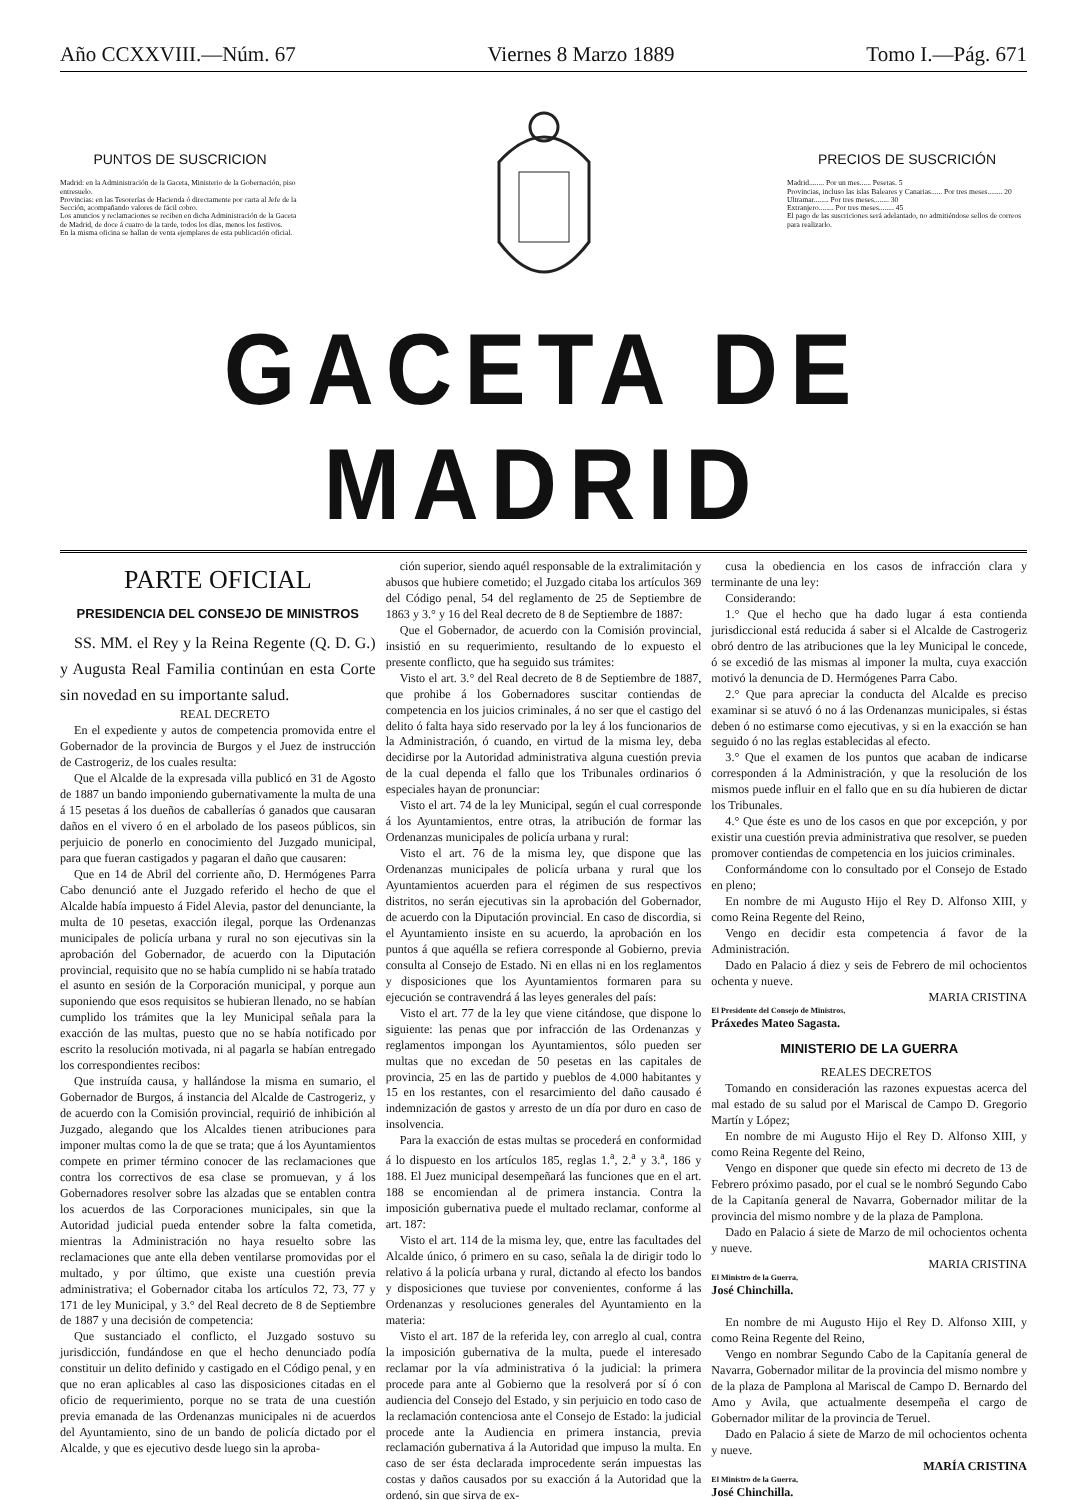Año CCXXVIII.—Núm. 67 Viernes 8 Marzo 1889 Tomo I.—Pág. 671
PUNTOS DE SUSCRICION
Madrid: en la Administración de la Gaceta, Ministerio de la Gobernación, piso entresuelo.
Provincias: en las Tesorerías de Hacienda ó directamente por carta al Jefe de la Sección, acompañando valores de fácil cobro.
Los anuncios y reclamaciones se reciben en dicha Administración de la Gaceta de Madrid, de doce á cuatro de la tarde, todos los días, menos los festivos.
En la misma oficina se hallan de venta ejemplares de esta publicación oficial.
PRECIOS DE SUSCRICIÓN
Madrid........ Por un mes...... Pesetas. 5
Provincias, incluso las islas Baleares y Canarias...... Por tres meses........ 20
Ultramar........ Por tres meses........ 30
Extranjero........ Por tres meses........ 45
El pago de las suscriciones será adelantado, no admitiéndose sellos de correos para realizarlo.
GACETA DE MADRID
PARTE OFICIAL
PRESIDENCIA DEL CONSEJO DE MINISTROS
SS. MM. el Rey y la Reina Regente (Q. D. G.) y Augusta Real Familia continúan en esta Corte sin novedad en su importante salud.
REAL DECRETO
En el expediente y autos de competencia promovida entre el Gobernador de la provincia de Burgos y el Juez de instrucción de Castrogeriz, de los cuales resulta:
Que el Alcalde de la expresada villa publicó en 31 de Agosto de 1887 un bando imponiendo gubernativamente la multa de una á 15 pesetas á los dueños de caballerías ó ganados que causaran daños en el vivero ó en el arbolado de los paseos públicos, sin perjuicio de ponerlo en conocimiento del Juzgado municipal, para que fueran castigados y pagaran el daño que causaren:
Que en 14 de Abril del corriente año, D. Hermógenes Parra Cabo denunció ante el Juzgado referido el hecho de que el Alcalde había impuesto á Fidel Alevia, pastor del denunciante, la multa de 10 pesetas, exacción ilegal, porque las Ordenanzas municipales de policía urbana y rural no son ejecutivas sin la aprobación del Gobernador, de acuerdo con la Diputación provincial, requisito que no se había cumplido ni se había tratado el asunto en sesión de la Corporación municipal, y porque aun suponiendo que esos requisitos se hubieran llenado, no se habían cumplido los trámites que la ley Municipal señala para la exacción de las multas, puesto que no se había notificado por escrito la resolución motivada, ni al pagarla se habían entregado los correspondientes recibos:
Que instruída causa, y hallándose la misma en sumario, el Gobernador de Burgos, á instancia del Alcalde de Castrogeriz, y de acuerdo con la Comisión provincial, requirió de inhibición al Juzgado, alegando que los Alcaldes tienen atribuciones para imponer multas como la de que se trata; que á los Ayuntamientos compete en primer término conocer de las reclamaciones que contra los correctivos de esa clase se promuevan, y á los Gobernadores resolver sobre las alzadas que se entablen contra los acuerdos de las Corporaciones municipales, sin que la Autoridad judicial pueda entender sobre la falta cometida, mientras la Administración no haya resuelto sobre las reclamaciones que ante ella deben ventilarse promovidas por el multado, y por último, que existe una cuestión previa administrativa; el Gobernador citaba los artículos 72, 73, 77 y 171 de ley Municipal, y 3.° del Real decreto de 8 de Septiembre de 1887 y una decisión de competencia:
Que sustanciado el conflicto, el Juzgado sostuvo su jurisdicción, fundándose en que el hecho denunciado podía constituir un delito definido y castigado en el Código penal, y en que no eran aplicables al caso las disposiciones citadas en el oficio de requerimiento, porque no se trata de una cuestión previa emanada de las Ordenanzas municipales ni de acuerdos del Ayuntamiento, sino de un bando de policía dictado por el Alcalde, y que es ejecutivo desde luego sin la aproba-
ción superior, siendo aquél responsable de la extralimitación y abusos que hubiere cometido; el Juzgado citaba los artículos 369 del Código penal, 54 del reglamento de 25 de Septiembre de 1863 y 3.° y 16 del Real decreto de 8 de Septiembre de 1887:
Que el Gobernador, de acuerdo con la Comisión provincial, insistió en su requerimiento, resultando de lo expuesto el presente conflicto, que ha seguido sus trámites:
Visto el art. 3.° del Real decreto de 8 de Septiembre de 1887, que prohibe á los Gobernadores suscitar contiendas de competencia en los juicios criminales, á no ser que el castigo del delito ó falta haya sido reservado por la ley á los funcionarios de la Administración, ó cuando, en virtud de la misma ley, deba decidirse por la Autoridad administrativa alguna cuestión previa de la cual dependa el fallo que los Tribunales ordinarios ó especiales hayan de pronunciar:
Visto el art. 74 de la ley Municipal, según el cual corresponde á los Ayuntamientos, entre otras, la atribución de formar las Ordenanzas municipales de policía urbana y rural:
Visto el art. 76 de la misma ley, que dispone que las Ordenanzas municipales de policía urbana y rural que los Ayuntamientos acuerden para el régimen de sus respectivos distritos, no serán ejecutivas sin la aprobación del Gobernador, de acuerdo con la Diputación provincial. En caso de discordia, si el Ayuntamiento insiste en su acuerdo, la aprobación en los puntos á que aquélla se refiera corresponde al Gobierno, previa consulta al Consejo de Estado. Ni en ellas ni en los reglamentos y disposiciones que los Ayuntamientos formaren para su ejecución se contravendrá á las leyes generales del país:
Visto el art. 77 de la ley que viene citándose, que dispone lo siguiente: las penas que por infracción de las Ordenanzas y reglamentos impongan los Ayuntamientos, sólo pueden ser multas que no excedan de 50 pesetas en las capitales de provincia, 25 en las de partido y pueblos de 4.000 habitantes y 15 en los restantes, con el resarcimiento del daño causado é indemnización de gastos y arresto de un día por duro en caso de insolvencia.
Para la exacción de estas multas se procederá en conformidad á lo dispuesto en los artículos 185, reglas 1.<sup>a</sup>, 2.<sup>a</sup> y 3.<sup>a</sup>, 186 y 188. El Juez municipal desempeñará las funciones que en el art. 188 se encomiendan al de primera instancia. Contra la imposición gubernativa puede el multado reclamar, conforme al art. 187:
Visto el art. 114 de la misma ley, que, entre las facultades del Alcalde único, ó primero en su caso, señala la de dirigir todo lo relativo á la policía urbana y rural, dictando al efecto los bandos y disposiciones que tuviese por convenientes, conforme á las Ordenanzas y resoluciones generales del Ayuntamiento en la materia:
Visto el art. 187 de la referida ley, con arreglo al cual, contra la imposición gubernativa de la multa, puede el interesado reclamar por la vía administrativa ó la judicial: la primera procede para ante al Gobierno que la resolverá por sí ó con audiencia del Consejo del Estado, y sin perjuicio en todo caso de la reclamación contenciosa ante el Consejo de Estado: la judicial procede ante la Audiencia en primera instancia, previa reclamación gubernativa á la Autoridad que impuso la multa. En caso de ser ésta declarada improcedente serán impuestas las costas y daños causados por su exacción á la Autoridad que la ordenó, sin que sirva de ex-
cusa la obediencia en los casos de infracción clara y terminante de una ley:
Considerando:
1.° Que el hecho que ha dado lugar á esta contienda jurisdiccional está reducida á saber si el Alcalde de Castrogeriz obró dentro de las atribuciones que la ley Municipal le concede, ó se excedió de las mismas al imponer la multa, cuya exacción motivó la denuncia de D. Hermógenes Parra Cabo.
2.° Que para apreciar la conducta del Alcalde es preciso examinar si se atuvó ó no á las Ordenanzas municipales, si éstas deben ó no estimarse como ejecutivas, y si en la exacción se han seguido ó no las reglas establecidas al efecto.
3.° Que el examen de los puntos que acaban de indicarse corresponden á la Administración, y que la resolución de los mismos puede influir en el fallo que en su día hubieren de dictar los Tribunales.
4.° Que éste es uno de los casos en que por excepción, y por existir una cuestión previa administrativa que resolver, se pueden promover contiendas de competencia en los juicios criminales.
Conformándome con lo consultado por el Consejo de Estado en pleno;
En nombre de mi Augusto Hijo el Rey D. Alfonso XIII, y como Reina Regente del Reino,
Vengo en decidir esta competencia á favor de la Administración.
Dado en Palacio á diez y seis de Febrero de mil ochocientos ochenta y nueve.
MARIA CRISTINA
El Presidente del Consejo de Ministros,
Práxedes Mateo Sagasta.
MINISTERIO DE LA GUERRA
REALES DECRETOS
Tomando en consideración las razones expuestas acerca del mal estado de su salud por el Mariscal de Campo D. Gregorio Martín y López;
En nombre de mi Augusto Hijo el Rey D. Alfonso XIII, y como Reina Regente del Reino,
Vengo en disponer que quede sin efecto mi decreto de 13 de Febrero próximo pasado, por el cual se le nombró Segundo Cabo de la Capitanía general de Navarra, Gobernador militar de la provincia del mismo nombre y de la plaza de Pamplona.
Dado en Palacio á siete de Marzo de mil ochocientos ochenta y nueve.
MARIA CRISTINA
El Ministro de la Guerra,
José Chinchilla.
En nombre de mi Augusto Hijo el Rey D. Alfonso XIII, y como Reina Regente del Reino,
Vengo en nombrar Segundo Cabo de la Capitanía general de Navarra, Gobernador militar de la provincia del mismo nombre y de la plaza de Pamplona al Mariscal de Campo D. Bernardo del Amo y Avila, que actualmente desempeña el cargo de Gobernador militar de la provincia de Teruel.
Dado en Palacio á siete de Marzo de mil ochocientos ochenta y nueve.
MARÍA CRISTINA
El Ministro de la Guerra,
José Chinchilla.